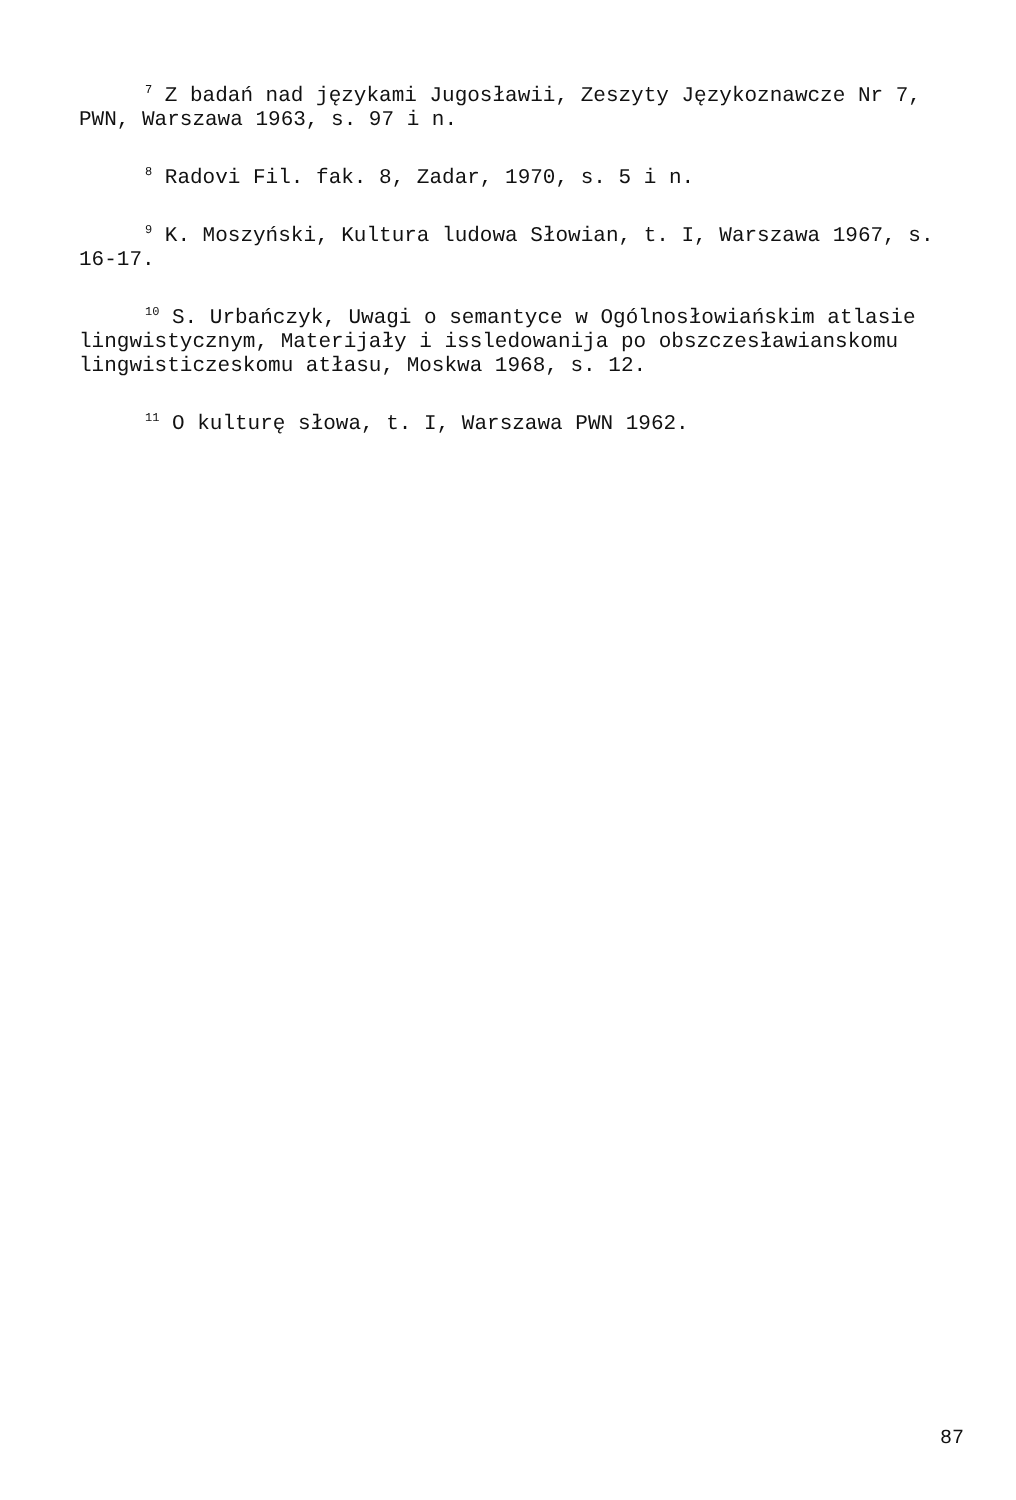<sup>7</sup> Z badań nad językami Jugosławii, Zeszyty Językoznawcze Nr 7, PWN, Warszawa 1963, s. 97 i n.
<sup>8</sup> Radovi Fil. fak. 8, Zadar, 1970, s. 5 i n.
<sup>9</sup> K. Moszyński, Kultura ludowa Słowian, t. I, Warszawa 1967, s. 16-17.
<sup>10</sup> S. Urbańczyk, Uwagi o semantyce w Ogólnosłowiańskim atlasie lingwistycznym, Materijały i issledowanija po obszczesławianskomu lingwisticzeskomu atłasu, Moskwa 1968, s. 12.
<sup>11</sup> O kulturę słowa, t. I, Warszawa PWN 1962.
87